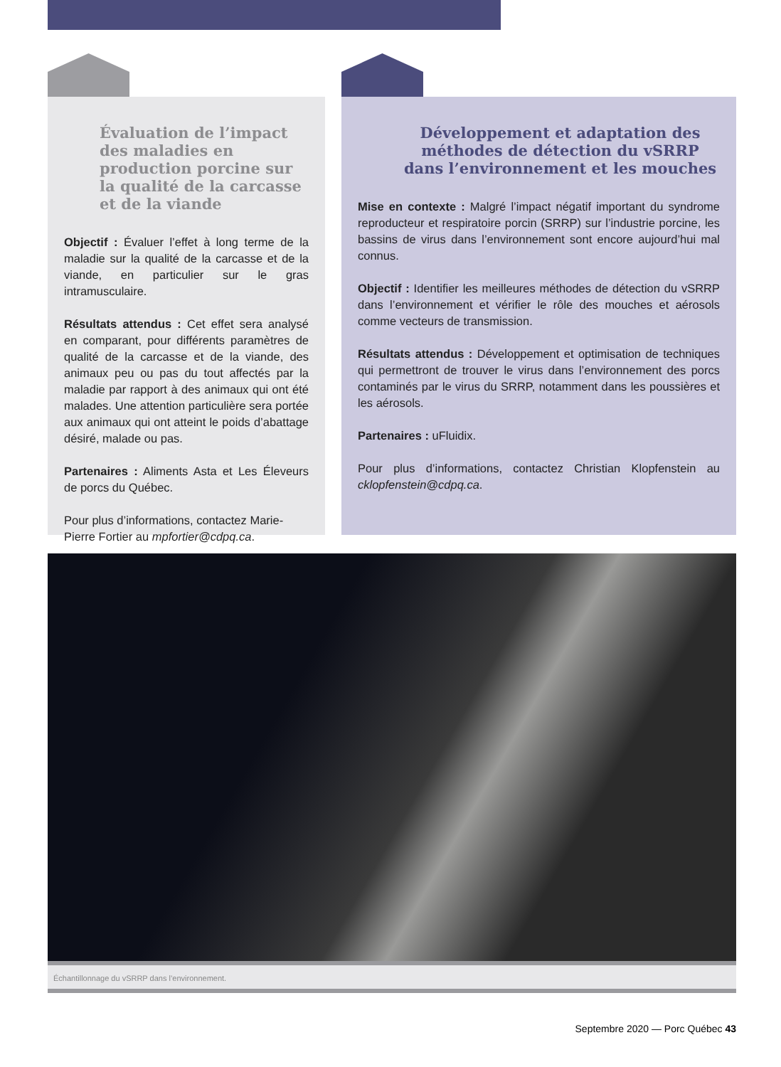Évaluation de l’impact des maladies en production porcine sur la qualité de la carcasse et de la viande
Objectif : Évaluer l’effet à long terme de la maladie sur la qualité de la carcasse et de la viande, en particulier sur le gras intramusculaire.
Résultats attendus : Cet effet sera analysé en comparant, pour différents paramètres de qualité de la carcasse et de la viande, des animaux peu ou pas du tout affectés par la maladie par rapport à des animaux qui ont été malades. Une attention particulière sera portée aux animaux qui ont atteint le poids d’abattage désiré, malade ou pas.
Partenaires : Aliments Asta et Les Éleveurs de porcs du Québec.
Pour plus d’informations, contactez Marie-Pierre Fortier au mpfortier@cdpq.ca.
Développement et adaptation des méthodes de détection du vSRRP dans l’environnement et les mouches
Mise en contexte : Malgré l’impact négatif important du syndrome reproducteur et respiratoire porcin (SRRP) sur l’industrie porcine, les bassins de virus dans l’environnement sont encore aujourd’hui mal connus.
Objectif : Identifier les meilleures méthodes de détection du vSRRP dans l’environnement et vérifier le rôle des mouches et aérosols comme vecteurs de transmission.
Résultats attendus : Développement et optimisation de techniques qui permettront de trouver le virus dans l’environnement des porcs contaminés par le virus du SRRP, notamment dans les poussières et les aérosols.
Partenaires : uFluidix.
Pour plus d’informations, contactez Christian Klopfenstein au cklopfenstein@cdpq.ca.
Échantillonnage du vSRRP dans l’environnement.
Septembre 2020 — Porc Québec 43